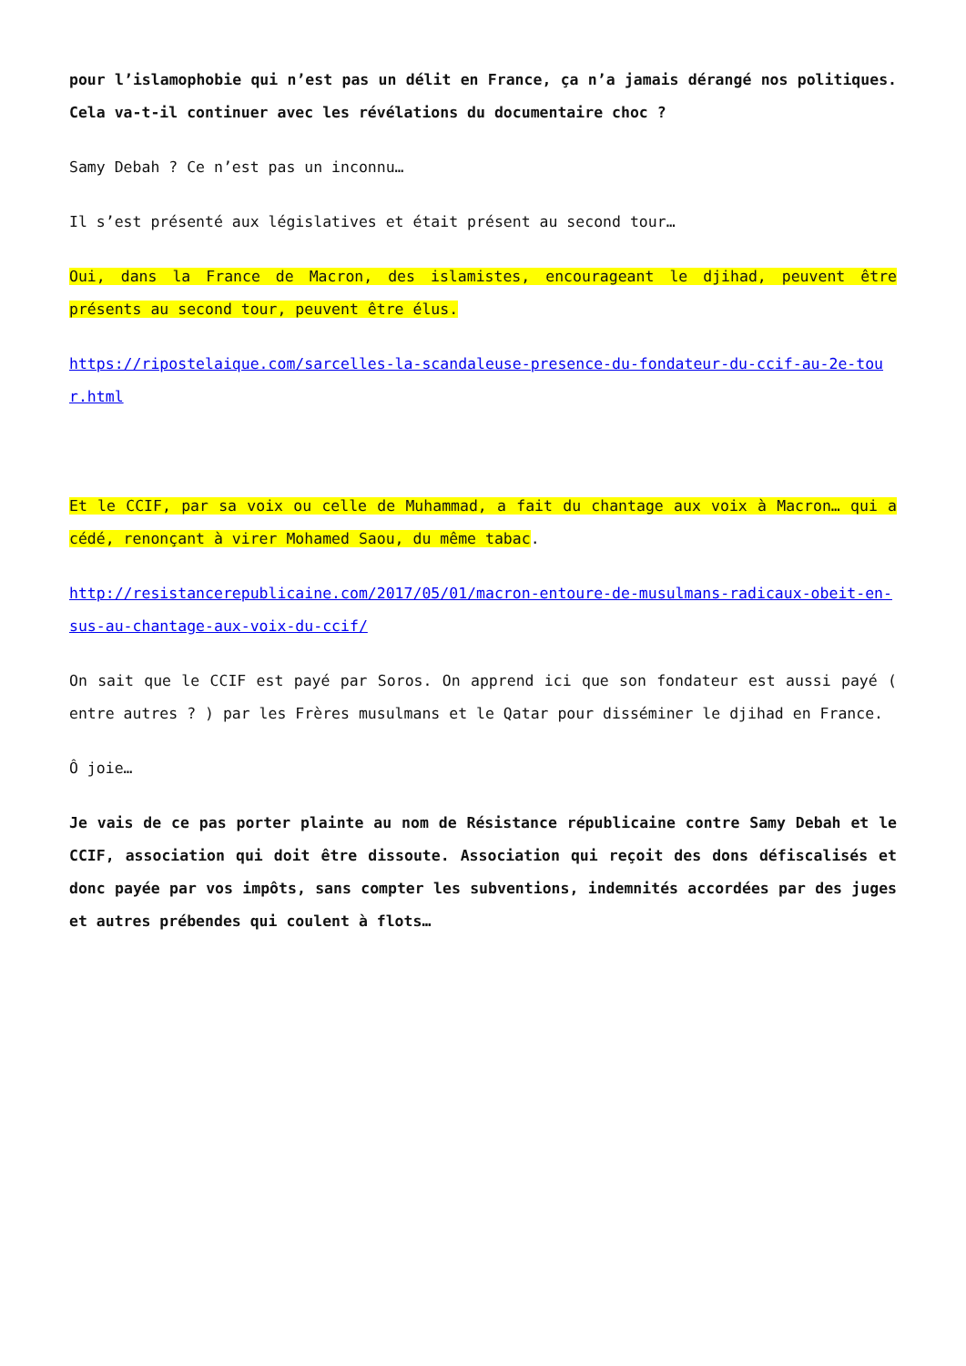pour l’islamophobie qui n’est pas un délit en France, ça n’a jamais dérangé nos politiques. Cela va-t-il continuer avec les révélations du documentaire choc ?
Samy Debah ? Ce n’est pas un inconnu…
Il s’est présenté aux législatives et était présent au second tour…
Oui, dans la France de Macron, des islamistes, encourageant le djihad, peuvent être présents au second tour, peuvent être élus.
https://ripostelaique.com/sarcelles-la-scandaleuse-presence-du-fondateur-du-ccif-au-2e-tour.html
Et le CCIF, par sa voix ou celle de Muhammad, a fait du chantage aux voix à Macron… qui a cédé, renonçant à virer Mohamed Saou, du même tabac.
http://resistancerepublicaine.com/2017/05/01/macron-entoure-de-musulmans-radicaux-obeit-en-sus-au-chantage-aux-voix-du-ccif/
On sait que le CCIF est payé par Soros. On apprend ici que son fondateur est aussi payé ( entre autres ? ) par les Frères musulmans et le Qatar pour disséminer le djihad en France.
Ô joie…
Je vais de ce pas porter plainte au nom de Résistance républicaine contre Samy Debah et le CCIF, association qui doit être dissoute. Association qui reçoit des dons défiscalisés et donc payée par vos impôts, sans compter les subventions, indemnités accordées par des juges et autres prébendes qui coulent à flots…